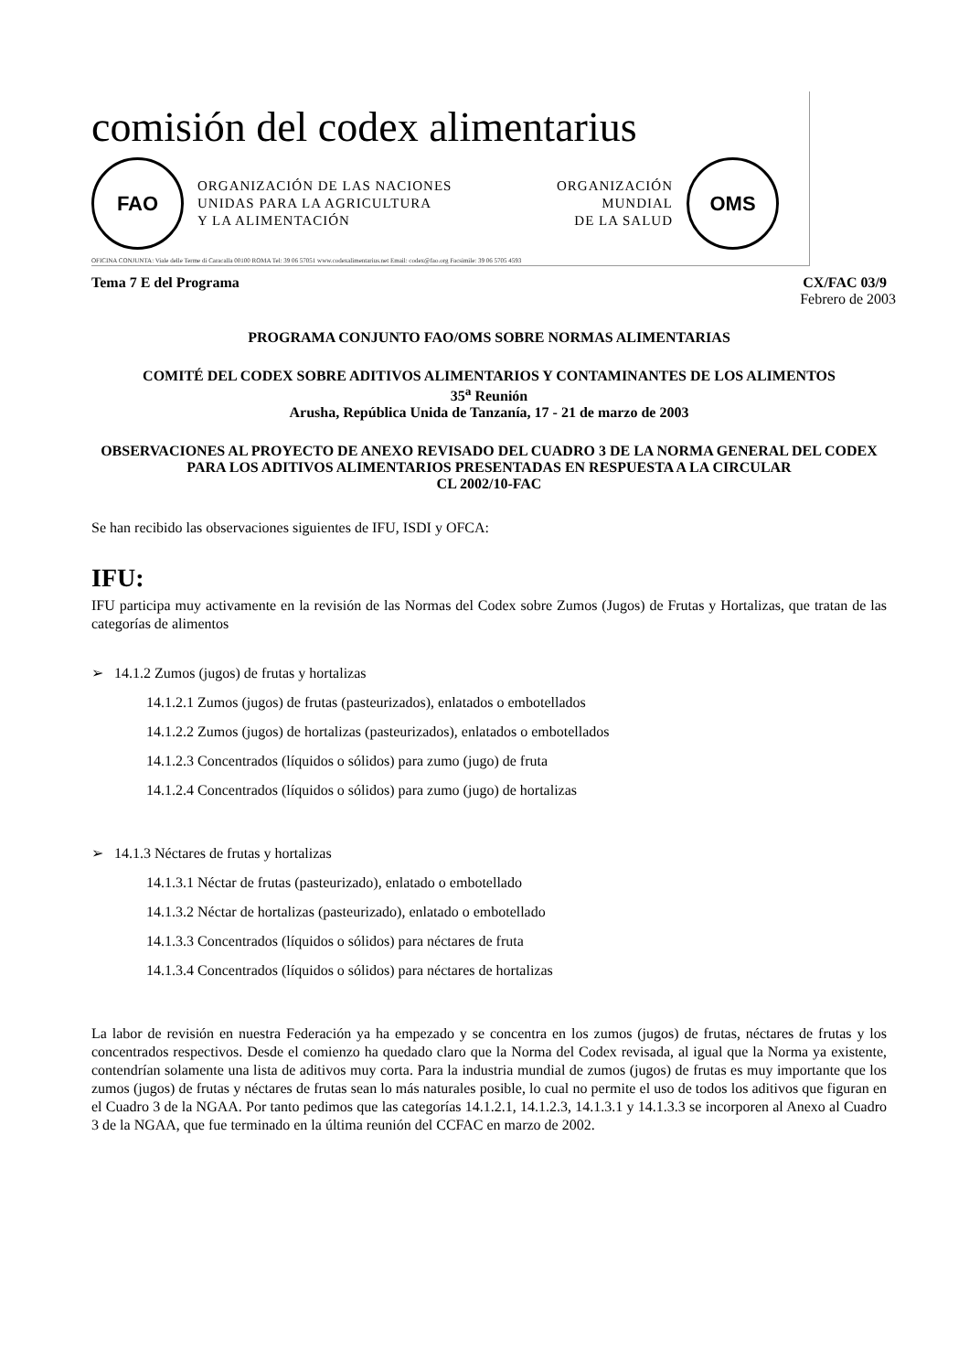comisión del codex alimentarius
FAO
ORGANIZACIÓN DE LAS NACIONES
UNIDAS PARA LA AGRICULTURA
Y LA ALIMENTACIÓN
ORGANIZACIÓN
MUNDIAL
DE LA SALUD
OMS
OFICINA CONJUNTA: Viale delle Terme di Caracalla 00100 ROMA Tel: 39 06 57051 www.codexalimentarius.net Email: codex@fao.org Facsimile: 39 06 5705 4593
Tema 7 E del Programa CX/FAC 03/9
Febrero de 2003
PROGRAMA CONJUNTO FAO/OMS SOBRE NORMAS ALIMENTARIAS
COMITÉ DEL CODEX SOBRE ADITIVOS ALIMENTARIOS Y CONTAMINANTES DE LOS ALIMENTOS
35<sup>a</sup> Reunión
Arusha, República Unida de Tanzanía, 17 - 21 de marzo de 2003
OBSERVACIONES AL PROYECTO DE ANEXO REVISADO DEL CUADRO 3 DE LA NORMA GENERAL DEL CODEX PARA LOS ADITIVOS ALIMENTARIOS PRESENTADAS EN RESPUESTA A LA CIRCULAR
CL 2002/10-FAC
Se han recibido las observaciones siguientes de IFU, ISDI y OFCA:
IFU:
IFU participa muy activamente en la revisión de las Normas del Codex sobre Zumos (Jugos) de Frutas y Hortalizas, que tratan de las categorías de alimentos
➢ 14.1.2 Zumos (jugos) de frutas y hortalizas
14.1.2.1 Zumos (jugos) de frutas (pasteurizados), enlatados o embotellados
14.1.2.2 Zumos (jugos) de hortalizas (pasteurizados), enlatados o embotellados
14.1.2.3 Concentrados (líquidos o sólidos) para zumo (jugo) de fruta
14.1.2.4 Concentrados (líquidos o sólidos) para zumo (jugo) de hortalizas
➢ 14.1.3 Néctares de frutas y hortalizas
14.1.3.1 Néctar de frutas (pasteurizado), enlatado o embotellado
14.1.3.2 Néctar de hortalizas (pasteurizado), enlatado o embotellado
14.1.3.3 Concentrados (líquidos o sólidos) para néctares de fruta
14.1.3.4 Concentrados (líquidos o sólidos) para néctares de hortalizas
La labor de revisión en nuestra Federación ya ha empezado y se concentra en los zumos (jugos) de frutas, néctares de frutas y los concentrados respectivos. Desde el comienzo ha quedado claro que la Norma del Codex revisada, al igual que la Norma ya existente, contendrían solamente una lista de aditivos muy corta. Para la industria mundial de zumos (jugos) de frutas es muy importante que los zumos (jugos) de frutas y néctares de frutas sean lo más naturales posible, lo cual no permite el uso de todos los aditivos que figuran en el Cuadro 3 de la NGAA. Por tanto pedimos que las categorías 14.1.2.1, 14.1.2.3, 14.1.3.1 y 14.1.3.3 se incorporen al Anexo al Cuadro 3 de la NGAA, que fue terminado en la última reunión del CCFAC en marzo de 2002.